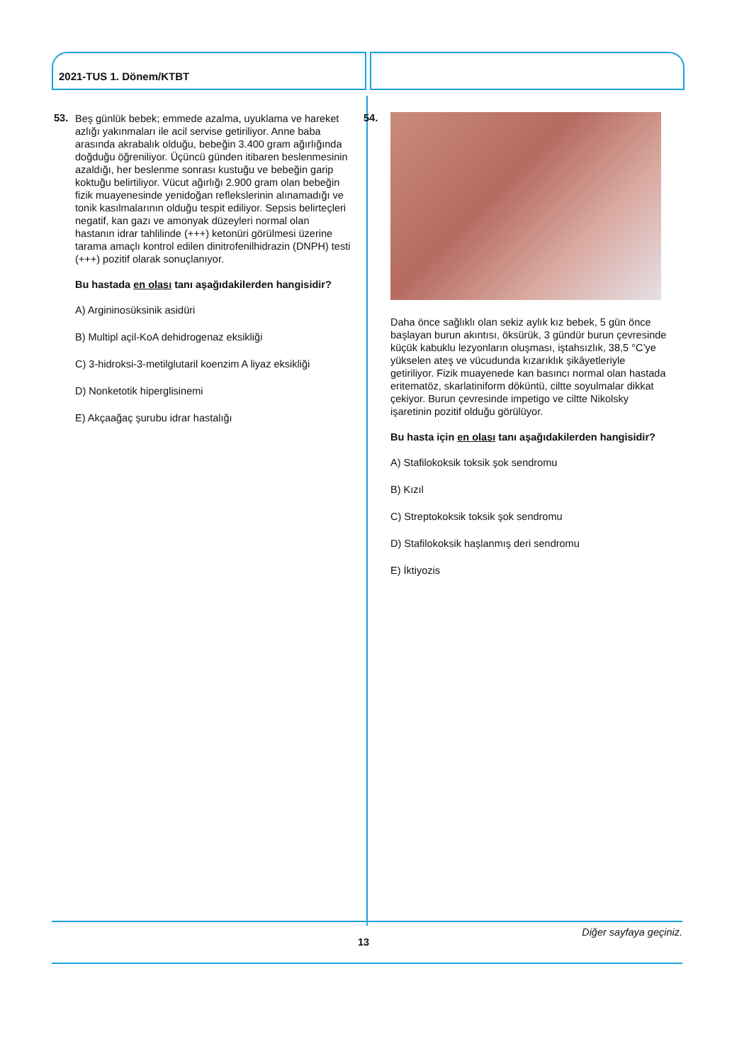2021-TUS 1. Dönem/KTBT
53.
Beş günlük bebek; emmede azalma, uyuklama ve hareket azlığı yakınmaları ile acil servise getiriliyor. Anne baba arasında akrabalık olduğu, bebeğin 3.400 gram ağırlığında doğduğu öğreniliyor. Üçüncü günden itibaren beslenmesinin azaldığı, her beslenme sonrası kustuğu ve bebeğin garip koktuğu belirtiliyor. Vücut ağırlığı 2.900 gram olan bebeğin fizik muayenesinde yenidoğan reflekslerinin alınamadığı ve tonik kasılmalarının olduğu tespit ediliyor. Sepsis belirteçleri negatif, kan gazı ve amonyak düzeyleri normal olan hastanın idrar tahlilinde (+++) ketonüri görülmesi üzerine tarama amaçlı kontrol edilen dinitrofenilhidrazin (DNPH) testi (+++) pozitif olarak sonuçlanıyor.
Bu hastada en olası tanı aşağıdakilerden hangisidir?
A) Argininosüksinik asidüri
B) Multipl açil-KoA dehidrogenaz eksikliği
C) 3-hidroksi-3-metilglutaril koenzim A liyaz eksikliği
D) Nonketotik hiperglisinemi
E) Akçaağaç şurubu idrar hastalığı
54.
Daha önce sağlıklı olan sekiz aylık kız bebek, 5 gün önce başlayan burun akıntısı, öksürük, 3 gündür burun çevresinde küçük kabuklu lezyonların oluşması, iştahsızlık, 38,5 °C’ye yükselen ateş ve vücudunda kızarıklık şikâyetleriyle getiriliyor. Fizik muayenede kan basıncı normal olan hastada eritematöz, skarlatiniform döküntü, ciltte soyulmalar dikkat çekiyor. Burun çevresinde impetigo ve ciltte Nikolsky işaretinin pozitif olduğu görülüyor.
Bu hasta için en olası tanı aşağıdakilerden hangisidir?
A) Stafilokoksik toksik şok sendromu
B) Kızıl
C) Streptokoksik toksik şok sendromu
D) Stafilokoksik haşlanmış deri sendromu
E) İktiyozis
Diğer sayfaya geçiniz.
13